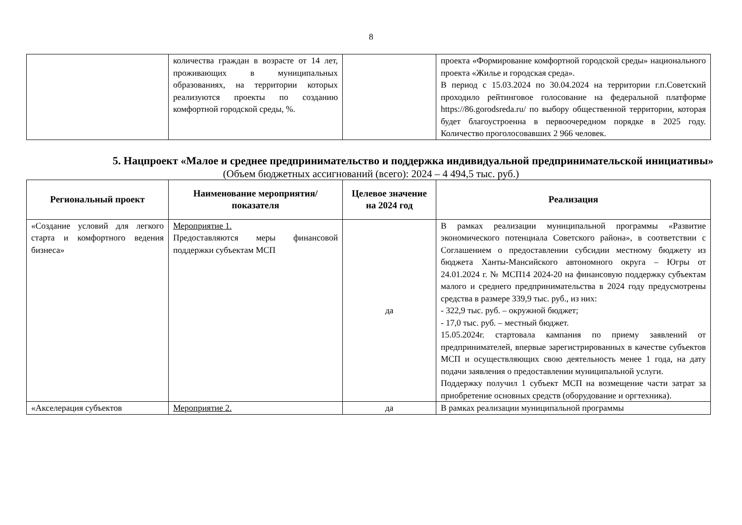8
| | количества граждан в возрасте от 14 лет, проживающих в муниципальных образованиях, на территории которых реализуются проекты по созданию комфортной городской среды, %. | | проекта «Формирование комфортной городской среды» национального проекта «Жилье и городская среда». В период с 15.03.2024 по 30.04.2024 на территории г.п.Советский проходило рейтинговое голосование на федеральной платформе https://86.gorodsreda.ru/ по выбору общественной территории, которая будет благоустроенна в первоочередном порядке в 2025 году. Количество проголосовавших 2 966 человек. |
5. Нацпроект «Малое и среднее предпринимательство и поддержка индивидуальной предпринимательской инициативы»
(Объем бюджетных ассигнований (всего): 2024 – 4 494,5 тыс. руб.)
| Региональный проект | Наименование мероприятия/показателя | Целевое значение на 2024 год | Реализация |
| --- | --- | --- | --- |
| «Создание условий для легкого старта и комфортного ведения бизнеса» | Мероприятие 1. Предоставляются меры финансовой поддержки субъектам МСП | да | В рамках реализации муниципальной программы «Развитие экономического потенциала Советского района», в соответствии с Соглашением о предоставлении субсидии местному бюджету из бюджета Ханты-Мансийского автономного округа – Югры от 24.01.2024 г. № МСП14 2024-20 на финансовую поддержку субъектам малого и среднего предпринимательства в 2024 году предусмотрены средства в размере 339,9 тыс. руб., из них: - 322,9 тыс. руб. – окружной бюджет; - 17,0 тыс. руб. – местный бюджет. 15.05.2024г. стартовала кампания по приему заявлений от предпринимателей, впервые зарегистрированных в качестве субъектов МСП и осуществляющих свою деятельность менее 1 года, на дату подачи заявления о предоставлении муниципальной услуги. Поддержку получил 1 субъект МСП на возмещение части затрат за приобретение основных средств (оборудование и оргтехника). |
| «Акселерация субъектов | Мероприятие 2. | да | В рамках реализации муниципальной программы |